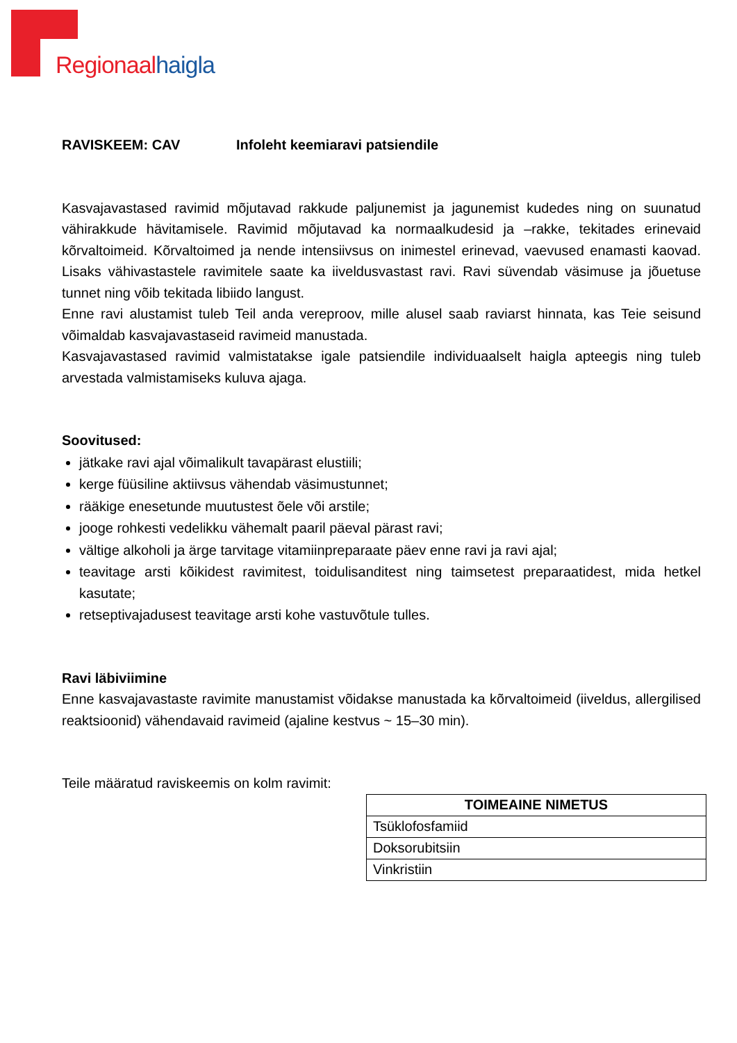Regionaal haigla
RAVISKEEM: CAV Infoleht keemiaravi patsiendile
Kasvajavastased ravimid mõjutavad rakkude paljunemist ja jagunemist kudedes ning on suunatud vähirakkude hävitamisele. Ravimid mõjutavad ka normaalkudesid ja –rakke, tekitades erinevaid kõrvaltoimeid. Kõrvaltoimed ja nende intensiivsus on inimestel erinevad, vaevused enamasti kaovad. Lisaks vähivastastele ravimitele saate ka iiveldusvastast ravi. Ravi süvendab väsimuse ja jõuetuse tunnet ning võib tekitada libiido langust.
Enne ravi alustamist tuleb Teil anda vereproov, mille alusel saab raviarst hinnata, kas Teie seisund võimaldab kasvajavastaseid ravimeid manustada.
Kasvajavastased ravimid valmistatakse igale patsiendile individuaalselt haigla apteegis ning tuleb arvestada valmistamiseks kuluva ajaga.
Soovitused:
jätkake ravi ajal võimalikult tavapärast elustiili;
kerge füüsiline aktiivsus vähendab väsimustunnet;
rääkige enesetunde muutustest õele või arstile;
jooge rohkesti vedelikku vähemalt paaril päeval pärast ravi;
vältige alkoholi ja ärge tarvitage vitamiinpreparaate päev enne ravi ja ravi ajal;
teavitage arsti kõikidest ravimitest, toidulisanditest ning taimsetest preparaatidest, mida hetkel kasutate;
retseptivajadusest teavitage arsti kohe vastuvõtule tulles.
Ravi läbiviimine
Enne kasvajavastaste ravimite manustamist võidakse manustada ka kõrvaltoimeid (iiveldus, allergilised reaktsioonid) vähendavaid ravimeid (ajaline kestvus ~ 15–30 min).
Teile määratud raviskeemis on kolm ravimit:
| TOIMEAINE NIMETUS |
| --- |
| Tsüklofosfamiid |
| Doksorubitsiin |
| Vinkristiin |